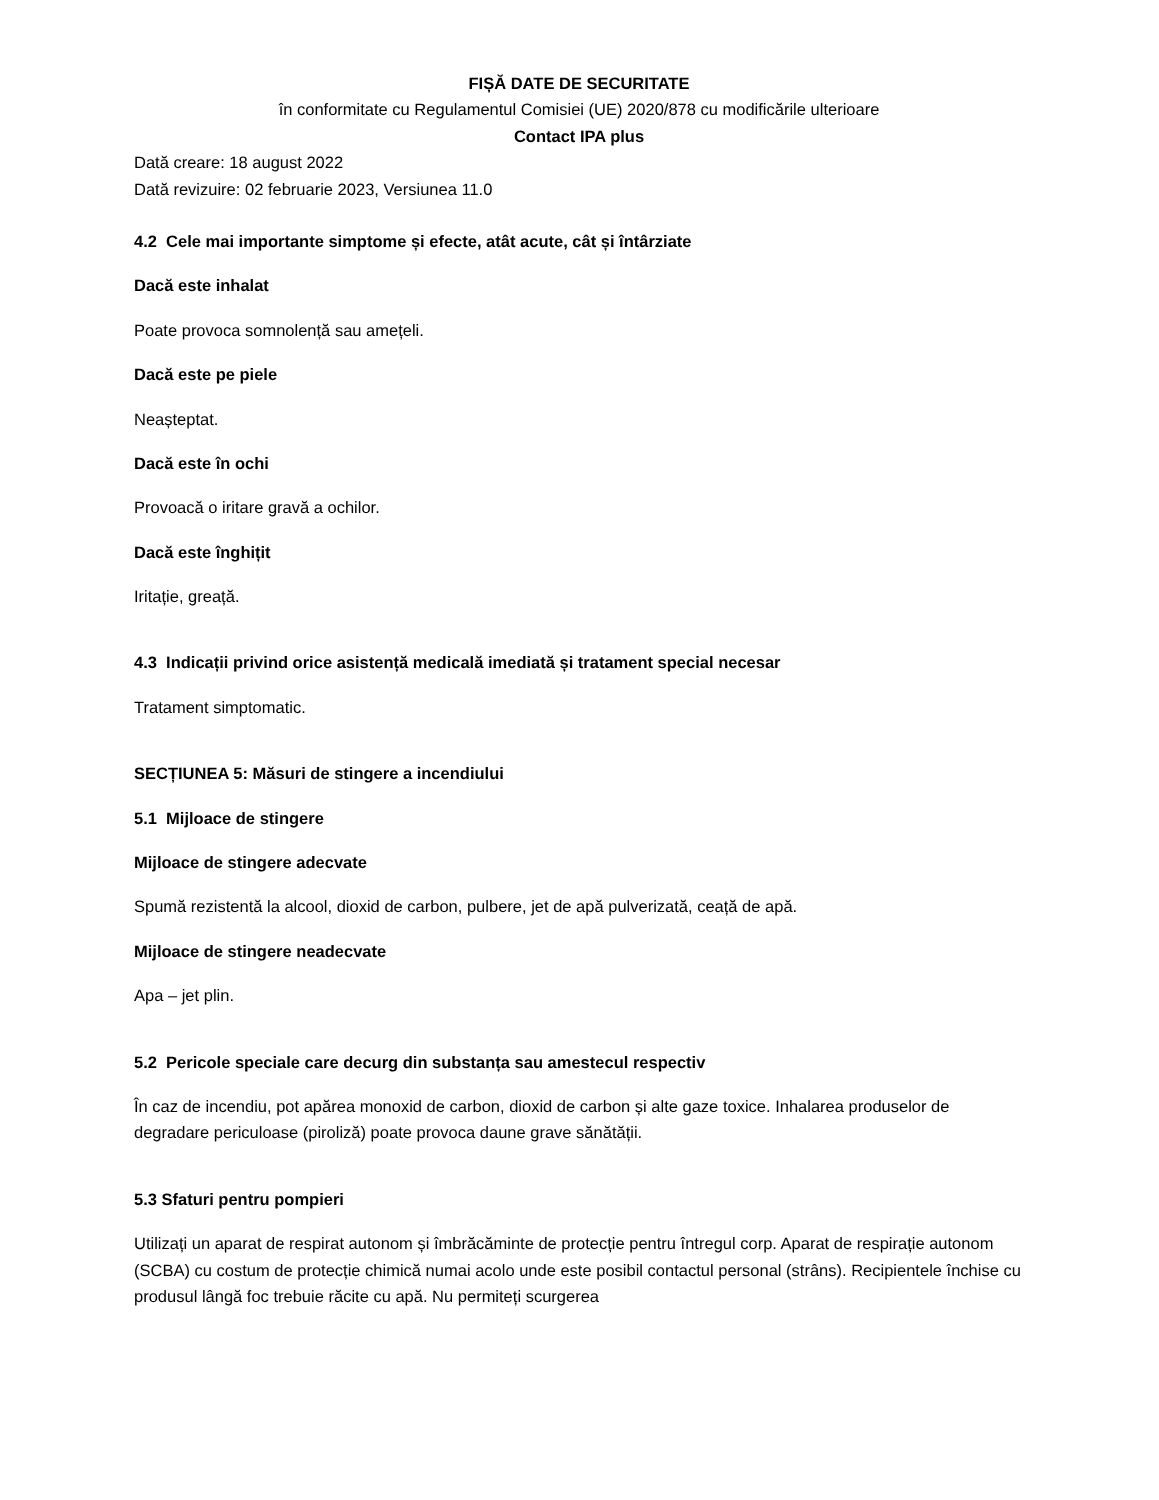FIȘĂ DATE DE SECURITATE
în conformitate cu Regulamentul Comisiei (UE) 2020/878 cu modificările ulterioare
Contact IPA plus
Dată creare: 18 august 2022
Dată revizuire: 02 februarie 2023, Versiunea 11.0
4.2 Cele mai importante simptome și efecte, atât acute, cât și întârziate
Dacă este inhalat
Poate provoca somnolență sau amețeli.
Dacă este pe piele
Neașteptat.
Dacă este în ochi
Provoacă o iritare gravă a ochilor.
Dacă este înghițit
Iritație, greață.
4.3 Indicații privind orice asistență medicală imediată și tratament special necesar
Tratament simptomatic.
SECȚIUNEA 5: Măsuri de stingere a incendiului
5.1 Mijloace de stingere
Mijloace de stingere adecvate
Spumă rezistentă la alcool, dioxid de carbon, pulbere, jet de apă pulverizată, ceață de apă.
Mijloace de stingere neadecvate
Apa – jet plin.
5.2 Pericole speciale care decurg din substanța sau amestecul respectiv
În caz de incendiu, pot apărea monoxid de carbon, dioxid de carbon și alte gaze toxice. Inhalarea produselor de degradare periculoase (piroliză) poate provoca daune grave sănătății.
5.3 Sfaturi pentru pompieri
Utilizați un aparat de respirat autonom și îmbrăcăminte de protecție pentru întregul corp. Aparat de respirație autonom (SCBA) cu costum de protecție chimică numai acolo unde este posibil contactul personal (strâns). Recipientele închise cu produsul lângă foc trebuie răcite cu apă. Nu permiteți scurgerea